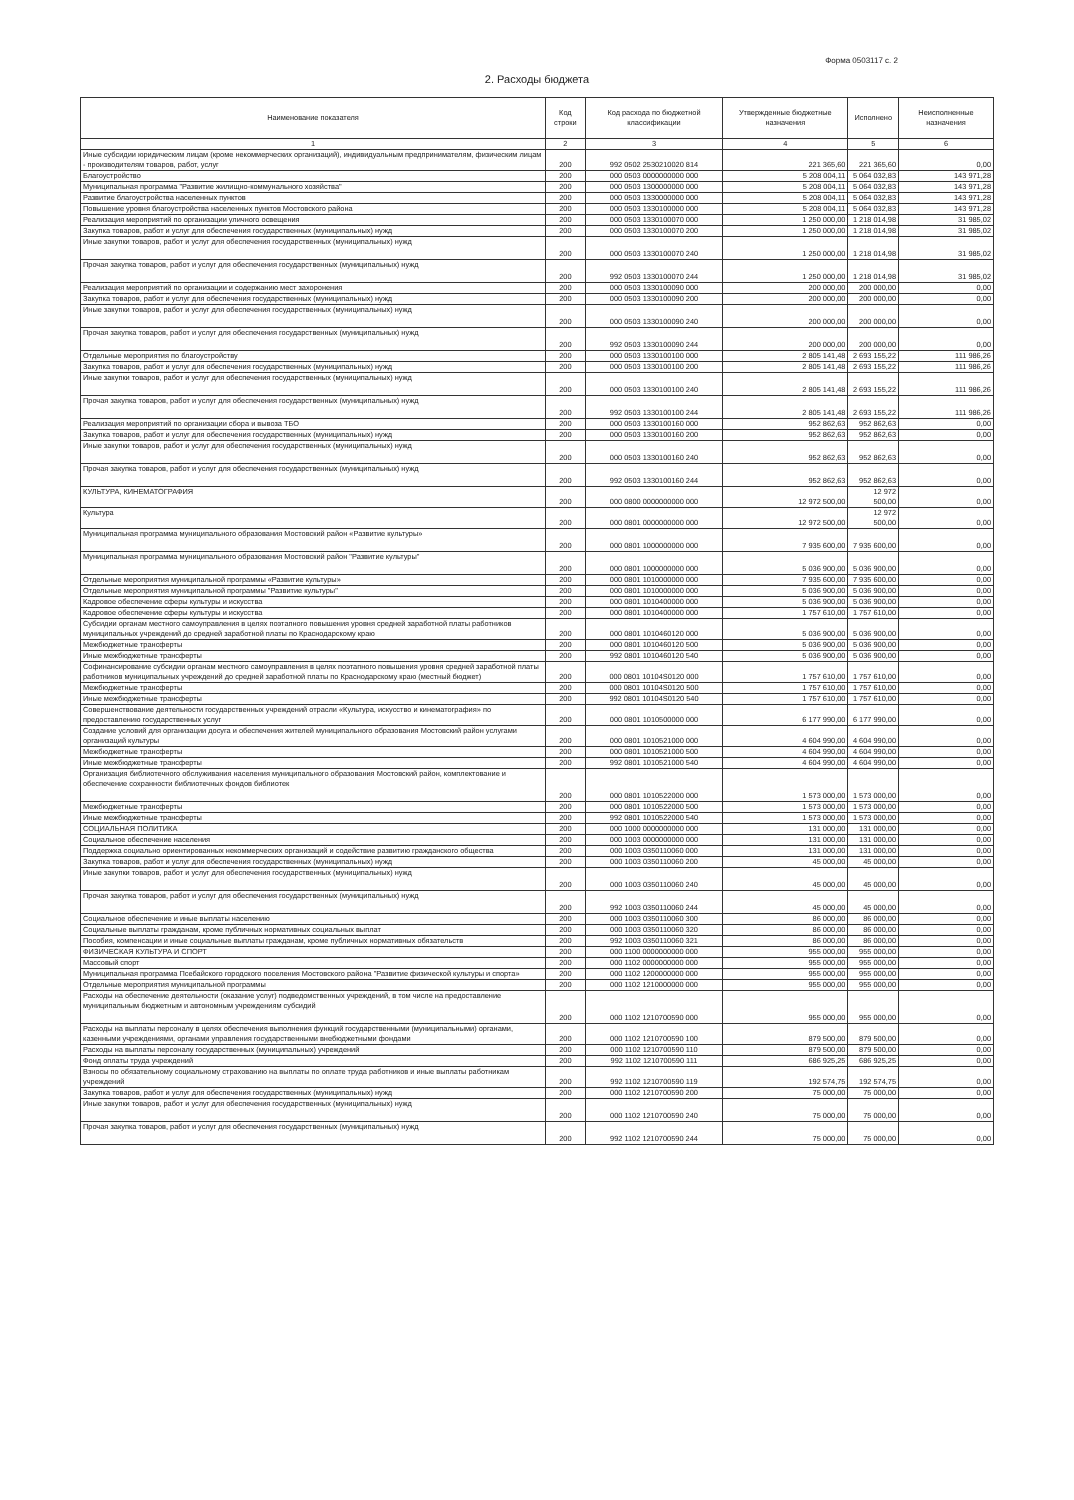Форма 0503117 с. 2
2. Расходы бюджета
| Наименование показателя | Код строки | Код расхода по бюджетной классификации | Утвержденные бюджетные назначения | Исполнено | Неисполненные назначения |
| --- | --- | --- | --- | --- | --- |
| 1 | 2 | 3 | 4 | 5 | 6 |
| Иные субсидии юридическим лицам (кроме некоммерческих организаций), индивидуальным предпринимателям, физическим лицам - производителям товаров, работ, услуг | 200 | 992 0502 2530210020 814 | 221 365,60 | 221 365,60 | 0,00 |
| Благоустройство | 200 | 000 0503 0000000000 000 | 5 208 004,11 | 5 064 032,83 | 143 971,28 |
| Муниципальная программа "Развитие жилищно-коммунального хозяйства" | 200 | 000 0503 1300000000 000 | 5 208 004,11 | 5 064 032,83 | 143 971,28 |
| Развитие благоустройства населенных пунктов | 200 | 000 0503 1330000000 000 | 5 208 004,11 | 5 064 032,83 | 143 971,28 |
| Повышение уровня благоустройства населенных пунктов Мостовского района | 200 | 000 0503 1330100000 000 | 5 208 004,11 | 5 064 032,83 | 143 971,28 |
| Реализация мероприятий по организации уличного освещения | 200 | 000 0503 1330100070 000 | 1 250 000,00 | 1 218 014,98 | 31 985,02 |
| Закупка товаров, работ и услуг для обеспечения государственных (муниципальных) нужд | 200 | 000 0503 1330100070 200 | 1 250 000,00 | 1 218 014,98 | 31 985,02 |
| Иные закупки товаров, работ и услуг для обеспечения государственных (муниципальных) нужд | 200 | 000 0503 1330100070 240 | 1 250 000,00 | 1 218 014,98 | 31 985,02 |
| Прочая закупка товаров, работ и услуг для обеспечения государственных (муниципальных) нужд | 200 | 992 0503 1330100070 244 | 1 250 000,00 | 1 218 014,98 | 31 985,02 |
| Реализация мероприятий по организации и содержанию мест захоронения | 200 | 000 0503 1330100090 000 | 200 000,00 | 200 000,00 | 0,00 |
| Закупка товаров, работ и услуг для обеспечения государственных (муниципальных) нужд | 200 | 000 0503 1330100090 200 | 200 000,00 | 200 000,00 | 0,00 |
| Иные закупки товаров, работ и услуг для обеспечения государственных (муниципальных) нужд | 200 | 000 0503 1330100090 240 | 200 000,00 | 200 000,00 | 0,00 |
| Прочая закупка товаров, работ и услуг для обеспечения государственных (муниципальных) нужд | 200 | 992 0503 1330100090 244 | 200 000,00 | 200 000,00 | 0,00 |
| Отдельные мероприятия по благоустройству | 200 | 000 0503 1330100100 000 | 2 805 141,48 | 2 693 155,22 | 111 986,26 |
| Закупка товаров, работ и услуг для обеспечения государственных (муниципальных) нужд | 200 | 000 0503 1330100100 200 | 2 805 141,48 | 2 693 155,22 | 111 986,26 |
| Иные закупки товаров, работ и услуг для обеспечения государственных (муниципальных) нужд | 200 | 000 0503 1330100100 240 | 2 805 141,48 | 2 693 155,22 | 111 986,26 |
| Прочая закупка товаров, работ и услуг для обеспечения государственных (муниципальных) нужд | 200 | 992 0503 1330100100 244 | 2 805 141,48 | 2 693 155,22 | 111 986,26 |
| Реализация мероприятий по организации сбора и вывоза ТБО | 200 | 000 0503 1330100160 000 | 952 862,63 | 952 862,63 | 0,00 |
| Закупка товаров, работ и услуг для обеспечения государственных (муниципальных) нужд | 200 | 000 0503 1330100160 200 | 952 862,63 | 952 862,63 | 0,00 |
| Иные закупки товаров, работ и услуг для обеспечения государственных (муниципальных) нужд | 200 | 000 0503 1330100160 240 | 952 862,63 | 952 862,63 | 0,00 |
| Прочая закупка товаров, работ и услуг для обеспечения государственных (муниципальных) нужд | 200 | 992 0503 1330100160 244 | 952 862,63 | 952 862,63 | 0,00 |
| КУЛЬТУРА, КИНЕМАТОГРАФИЯ | 200 | 000 0800 0000000000 000 | 12 972 500,00 | 12 972 500,00 | 0,00 |
| Культура | 200 | 000 0801 0000000000 000 | 12 972 500,00 | 12 972 500,00 | 0,00 |
| Муниципальная программа муниципального образования Мостовский район «Развитие культуры» | 200 | 000 0801 1000000000 000 | 7 935 600,00 | 7 935 600,00 | 0,00 |
| Муниципальная программа муниципального образования Мостовский район "Развитие культуры" | 200 | 000 0801 1000000000 000 | 5 036 900,00 | 5 036 900,00 | 0,00 |
| Отдельные мероприятия муниципальной программы «Развитие культуры» | 200 | 000 0801 1010000000 000 | 7 935 600,00 | 7 935 600,00 | 0,00 |
| Отдельные мероприятия муниципальной программы "Развитие культуры" | 200 | 000 0801 1010000000 000 | 5 036 900,00 | 5 036 900,00 | 0,00 |
| Кадровое обеспечение сферы культуры и искусства | 200 | 000 0801 1010400000 000 | 5 036 900,00 | 5 036 900,00 | 0,00 |
| Кадровое обеспечение сферы культуры и искусства | 200 | 000 0801 1010400000 000 | 1 757 610,00 | 1 757 610,00 | 0,00 |
| Субсидии органам местного самоуправления в целях поэтапного повышения уровня средней заработной платы работников муниципальных учреждений до средней заработной платы по Краснодарскому краю | 200 | 000 0801 1010460120 000 | 5 036 900,00 | 5 036 900,00 | 0,00 |
| Межбюджетные трансферты | 200 | 000 0801 1010460120 500 | 5 036 900,00 | 5 036 900,00 | 0,00 |
| Иные межбюджетные трансферты | 200 | 992 0801 1010460120 540 | 5 036 900,00 | 5 036 900,00 | 0,00 |
| Софинансирование субсидии органам местного самоуправления в целях поэтапного повышения уровня средней заработной платы работников муниципальных учреждений до средней заработной платы по Краснодарскому краю (местный бюджет) | 200 | 000 0801 10104S0120 000 | 1 757 610,00 | 1 757 610,00 | 0,00 |
| Межбюджетные трансферты | 200 | 000 0801 10104S0120 500 | 1 757 610,00 | 1 757 610,00 | 0,00 |
| Иные межбюджетные трансферты | 200 | 992 0801 10104S0120 540 | 1 757 610,00 | 1 757 610,00 | 0,00 |
| Совершенствование деятельности государственных учреждений отрасли «Культура, искусство и кинематография» по предоставлению государственных услуг | 200 | 000 0801 1010500000 000 | 6 177 990,00 | 6 177 990,00 | 0,00 |
| Создание условий для организации досуга и обеспечения жителей муниципального образования Мостовский район услугами организаций культуры | 200 | 000 0801 1010521000 000 | 4 604 990,00 | 4 604 990,00 | 0,00 |
| Межбюджетные трансферты | 200 | 000 0801 1010521000 500 | 4 604 990,00 | 4 604 990,00 | 0,00 |
| Иные межбюджетные трансферты | 200 | 992 0801 1010521000 540 | 4 604 990,00 | 4 604 990,00 | 0,00 |
| Организация библиотечного обслуживания населения муниципального образования Мостовский район, комплектование и обеспечение сохранности библиотечных фондов библиотек | 200 | 000 0801 1010522000 000 | 1 573 000,00 | 1 573 000,00 | 0,00 |
| Межбюджетные трансферты | 200 | 000 0801 1010522000 500 | 1 573 000,00 | 1 573 000,00 | 0,00 |
| Иные межбюджетные трансферты | 200 | 992 0801 1010522000 540 | 1 573 000,00 | 1 573 000,00 | 0,00 |
| СОЦИАЛЬНАЯ ПОЛИТИКА | 200 | 000 1000 0000000000 000 | 131 000,00 | 131 000,00 | 0,00 |
| Социальное обеспечение населения | 200 | 000 1003 0000000000 000 | 131 000,00 | 131 000,00 | 0,00 |
| Поддержка социально ориентированных некоммерческих организаций и содействие развитию гражданского общества | 200 | 000 1003 0350110060 000 | 131 000,00 | 131 000,00 | 0,00 |
| Закупка товаров, работ и услуг для обеспечения государственных (муниципальных) нужд | 200 | 000 1003 0350110060 200 | 45 000,00 | 45 000,00 | 0,00 |
| Иные закупки товаров, работ и услуг для обеспечения государственных (муниципальных) нужд | 200 | 000 1003 0350110060 240 | 45 000,00 | 45 000,00 | 0,00 |
| Прочая закупка товаров, работ и услуг для обеспечения государственных (муниципальных) нужд | 200 | 992 1003 0350110060 244 | 45 000,00 | 45 000,00 | 0,00 |
| Социальное обеспечение и иные выплаты населению | 200 | 000 1003 0350110060 300 | 86 000,00 | 86 000,00 | 0,00 |
| Социальные выплаты гражданам, кроме публичных нормативных социальных выплат | 200 | 000 1003 0350110060 320 | 86 000,00 | 86 000,00 | 0,00 |
| Пособия, компенсации и иные социальные выплаты гражданам, кроме публичных нормативных обязательств | 200 | 992 1003 0350110060 321 | 86 000,00 | 86 000,00 | 0,00 |
| ФИЗИЧЕСКАЯ КУЛЬТУРА И СПОРТ | 200 | 000 1100 0000000000 000 | 955 000,00 | 955 000,00 | 0,00 |
| Массовый спорт | 200 | 000 1102 0000000000 000 | 955 000,00 | 955 000,00 | 0,00 |
| Муниципальная программа Псебайского городского поселения Мостовского района "Развитие физической культуры и спорта» | 200 | 000 1102 1200000000 000 | 955 000,00 | 955 000,00 | 0,00 |
| Отдельные мероприятия муниципальной программы | 200 | 000 1102 1210000000 000 | 955 000,00 | 955 000,00 | 0,00 |
| Расходы на обеспечение деятельности (оказание услуг) подведомственных учреждений, в том числе на предоставление муниципальным бюджетным и автономным учреждениям субсидий | 200 | 000 1102 1210700590 000 | 955 000,00 | 955 000,00 | 0,00 |
| Расходы на выплаты персоналу в целях обеспечения выполнения функций государственными (муниципальными) органами, казенными учреждениями, органами управления государственными внебюджетными фондами | 200 | 000 1102 1210700590 100 | 879 500,00 | 879 500,00 | 0,00 |
| Расходы на выплаты персоналу государственных (муниципальных) учреждений | 200 | 000 1102 1210700590 110 | 879 500,00 | 879 500,00 | 0,00 |
| Фонд оплаты труда учреждений | 200 | 992 1102 1210700590 111 | 686 925,25 | 686 925,25 | 0,00 |
| Взносы по обязательному социальному страхованию на выплаты по оплате труда работников и иные выплаты работникам учреждений | 200 | 992 1102 1210700590 119 | 192 574,75 | 192 574,75 | 0,00 |
| Закупка товаров, работ и услуг для обеспечения государственных (муниципальных) нужд | 200 | 000 1102 1210700590 200 | 75 000,00 | 75 000,00 | 0,00 |
| Иные закупки товаров, работ и услуг для обеспечения государственных (муниципальных) нужд | 200 | 000 1102 1210700590 240 | 75 000,00 | 75 000,00 | 0,00 |
| Прочая закупка товаров, работ и услуг для обеспечения государственных (муниципальных) нужд | 200 | 992 1102 1210700590 244 | 75 000,00 | 75 000,00 | 0,00 |